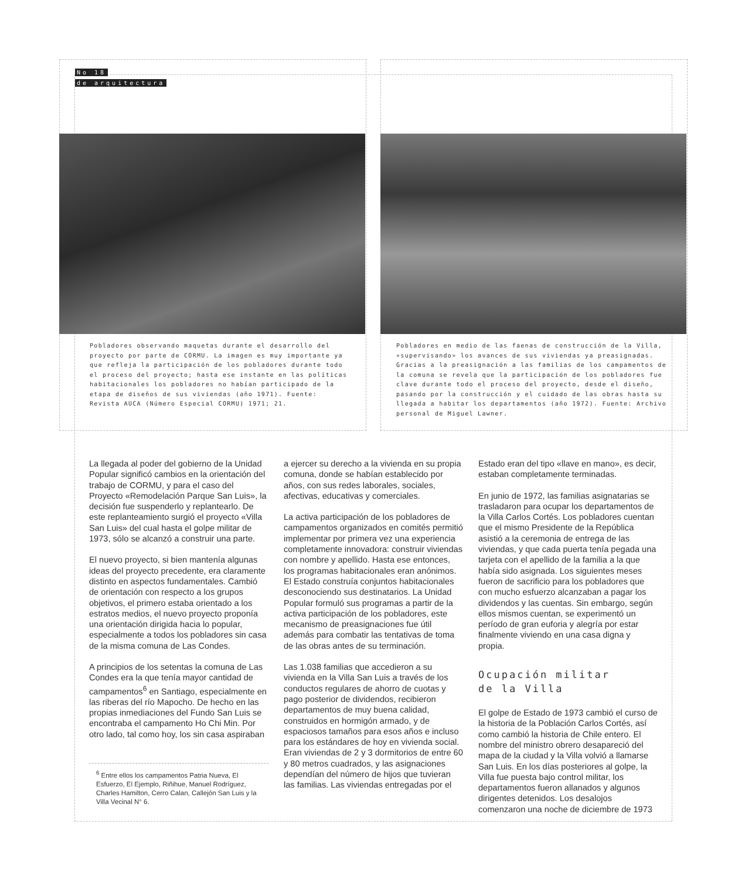No 18
de arquitectura
Pobladores observando maquetas durante el desarrollo del proyecto por parte de CORMU. La imagen es muy importante ya que refleja la participación de los pobladores durante todo el proceso del proyecto; hasta ese instante en las políticas habitacionales los pobladores no habían participado de la etapa de diseños de sus viviendas (año 1971). Fuente: Revista AUCA (Número Especial CORMU) 1971; 21.
Pobladores en medio de las faenas de construcción de la Villa, «supervisando» los avances de sus viviendas ya preasignadas. Gracias a la preasignación a las familias de los campamentos de la comuna se revela que la participación de los pobladores fue clave durante todo el proceso del proyecto, desde el diseño, pasando por la construcción y el cuidado de las obras hasta su llegada a habitar los departamentos (año 1972). Fuente: Archivo personal de Miguel Lawner.
La llegada al poder del gobierno de la Unidad Popular significó cambios en la orientación del trabajo de CORMU, y para el caso del Proyecto «Remodelación Parque San Luis», la decisión fue suspenderlo y replantearlo. De este replanteamiento surgió el proyecto «Villa San Luis» del cual hasta el golpe militar de 1973, sólo se alcanzó a construir una parte.
El nuevo proyecto, si bien mantenía algunas ideas del proyecto precedente, era claramente distinto en aspectos fundamentales. Cambió de orientación con respecto a los grupos objetivos, el primero estaba orientado a los estratos medios, el nuevo proyecto proponía una orientación dirigida hacia lo popular, especialmente a todos los pobladores sin casa de la misma comuna de Las Condes.
A principios de los setentas la comuna de Las Condes era la que tenía mayor cantidad de campamentos<sup>6</sup> en Santiago, especialmente en las riberas del río Mapocho. De hecho en las propias inmediaciones del Fundo San Luis se encontraba el campamento Ho Chi Min. Por otro lado, tal como hoy, los sin casa aspiraban
<sup>6</sup> Entre ellos los campamentos Patria Nueva, El Esfuerzo, El Ejemplo, Riñihue, Manuel Rodríguez, Charles Hamilton, Cerro Calan, Callejón San Luis y la Villa Vecinal N° 6.
a ejercer su derecho a la vivienda en su propia comuna, donde se habían establecido por años, con sus redes laborales, sociales, afectivas, educativas y comerciales.
La activa participación de los pobladores de campamentos organizados en comités permitió implementar por primera vez una experiencia completamente innovadora: construir viviendas con nombre y apellido. Hasta ese entonces, los programas habitacionales eran anónimos. El Estado construía conjuntos habitacionales desconociendo sus destinatarios. La Unidad Popular formuló sus programas a partir de la activa participación de los pobladores, este mecanismo de preasignaciones fue útil además para combatir las tentativas de toma de las obras antes de su terminación.
Las 1.038 familias que accedieron a su vivienda en la Villa San Luis a través de los conductos regulares de ahorro de cuotas y pago posterior de dividendos, recibieron departamentos de muy buena calidad, construidos en hormigón armado, y de espaciosos tamaños para esos años e incluso para los estándares de hoy en vivienda social. Eran viviendas de 2 y 3 dormitorios de entre 60 y 80 metros cuadrados, y las asignaciones dependían del número de hijos que tuvieran las familias. Las viviendas entregadas por el
Estado eran del tipo «llave en mano», es decir, estaban completamente terminadas.
En junio de 1972, las familias asignatarias se trasladaron para ocupar los departamentos de la Villa Carlos Cortés. Los pobladores cuentan que el mismo Presidente de la República asistió a la ceremonia de entrega de las viviendas, y que cada puerta tenía pegada una tarjeta con el apellido de la familia a la que había sido asignada. Los siguientes meses fueron de sacrificio para los pobladores que con mucho esfuerzo alcanzaban a pagar los dividendos y las cuentas. Sin embargo, según ellos mismos cuentan, se experimentó un período de gran euforia y alegría por estar finalmente viviendo en una casa digna y propia.
Ocupación militar
de la Villa
El golpe de Estado de 1973 cambió el curso de la historia de la Población Carlos Cortés, así como cambió la historia de Chile entero. El nombre del ministro obrero desapareció del mapa de la ciudad y la Villa volvió a llamarse San Luis. En los días posteriores al golpe, la Villa fue puesta bajo control militar, los departamentos fueron allanados y algunos dirigentes detenidos. Los desalojos comenzaron una noche de diciembre de 1973